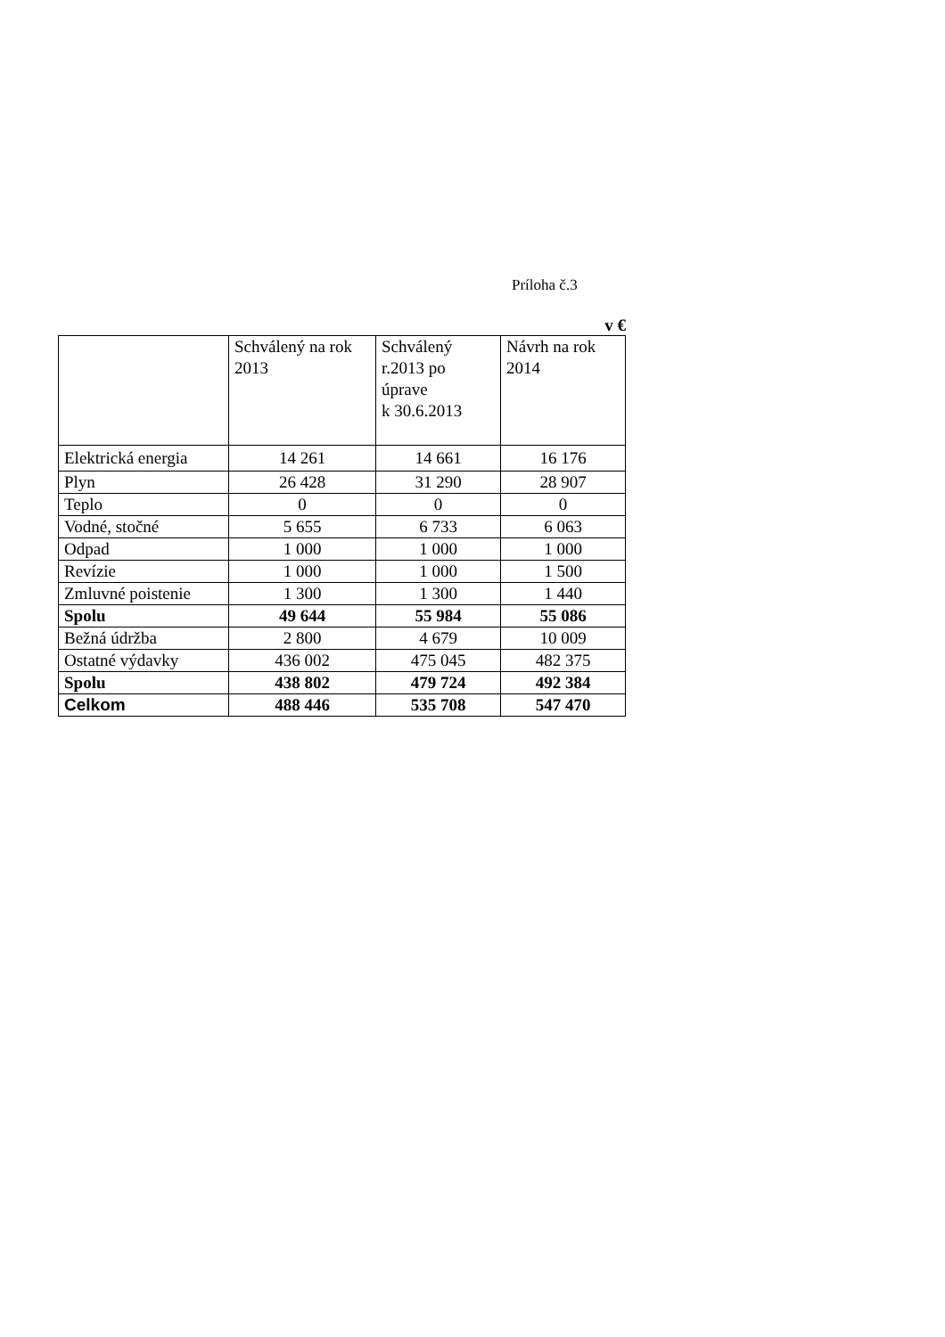Príloha č.3
v €
| | Schválený na rok 2013 | Schválený r.2013 po úprave k 30.6.2013 | Návrh na rok 2014 |
| --- | --- | --- | --- |
| Elektrická energia | 14 261 | 14 661 | 16 176 |
| Plyn | 26 428 | 31 290 | 28 907 |
| Teplo | 0 | 0 | 0 |
| Vodné, stočné | 5 655 | 6 733 | 6 063 |
| Odpad | 1 000 | 1 000 | 1 000 |
| Revízie | 1 000 | 1 000 | 1 500 |
| Zmluvné poistenie | 1 300 | 1 300 | 1 440 |
| Spolu | 49 644 | 55 984 | 55 086 |
| Bežná údržba | 2 800 | 4 679 | 10 009 |
| Ostatné výdavky | 436 002 | 475 045 | 482 375 |
| Spolu | 438 802 | 479 724 | 492 384 |
| Celkom | 488 446 | 535 708 | 547 470 |